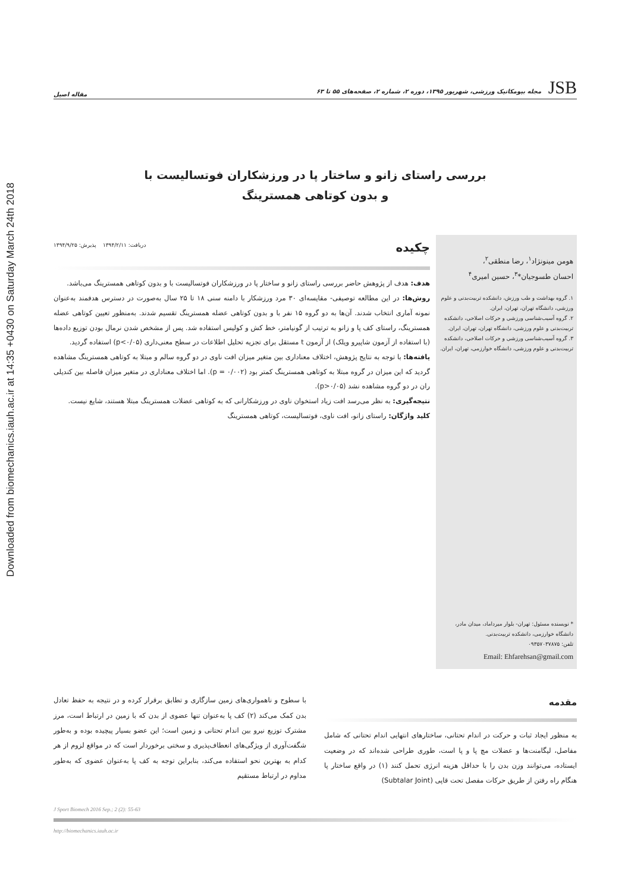Downloaded from biomechanics.iauh.ac.ir at 14:35 +0430 on Saturday March 24th 2018
JSB مجله بیومکانیک ورزشی، شهریور ۱۳۹۵، دوره ۲، شماره ۲، صفحه‌های ۵۵ تا ۶۳ مقاله اصیل
بررسی راستای زانو و ساختار پا در ورزشکاران فوتسالیست با
و بدون کوتاهی همسترینگ
هومن مینونژاد<sup>۱</sup>، رضا منطقی<sup>۲</sup>،
احسان طسوجیان*<sup>۳</sup>، حسین امیری<sup>۴</sup>
۱. گروه بهداشت و طب ورزش، دانشکده تربیت‌بدنی و علوم ورزشی، دانشگاه تهران، تهران، ایران.
۲. گروه آسیب‌شناسی ورزشی و حرکات اصلاحی، دانشکده تربیت‌بدنی و علوم ورزشی، دانشگاه تهران، تهران، ایران.
۳. گروه آسیب‌شناسی ورزشی و حرکات اصلاحی، دانشکده تربیت‌بدنی و علوم ورزشی، دانشگاه خوارزمی، تهران، ایران.
* نویسنده مسئول: تهران- بلوار میرداماد، میدان مادر، دانشگاه خوارزمی، دانشکده تربیت‌بدنی.
تلفن: ۰۹۳۵۷۰۳۷۸۷۵
Email: Ehfarehsan@gmail.com
چکیده
دریافت: ۱۳۹۴/۲/۱۱ پذیرش: ۱۳۹۴/۹/۲۵
هدف: هدف از پژوهش حاضر بررسی راستای زانو و ساختار پا در ورزشکاران فوتسالیست با و بدون کوتاهی همسترینگ می‌باشد.
روش‌ها: در این مطالعه توصیفی- مقایسه‌ای ۳۰ مرد ورزشکار با دامنه سنی ۱۸ تا ۲۵ سال به‌صورت در دسترس هدفمند به‌عنوان نمونه آماری انتخاب شدند. آن‌ها به دو گروه ۱۵ نفر با و بدون کوتاهی عضله همسترینگ تقسیم شدند. به‌منظور تعیین کوتاهی عضله همسترینگ، راستای کف پا و زانو به ترتیب از گونیامتر، خط کش و کولیس استفاده شد. پس از مشخص شدن نرمال بودن توزیع داده‌ها (با استفاده از آزمون شاپیرو ویلک) از آزمون t مستقل برای تجزیه تحلیل اطلاعات در سطح معنی‌داری (p<۰/۰۵) استفاده گردید.
یافته‌ها: با توجه به نتایج پژوهش، اختلاف معناداری بین متغیر میزان افت ناوی در دو گروه سالم و مبتلا به کوتاهی همسترینگ مشاهده گردید که این میزان در گروه مبتلا به کوتاهی همسترینگ کمتر بود (p = ۰/۰۰۲). اما اختلاف معناداری در متغیر میزان فاصله بین کندیلی ران در دو گروه مشاهده نشد (p>۰/۰۵).
نتیجه‌گیری: به نظر می‌رسد افت زیاد استخوان ناوی در ورزشکارانی که به کوتاهی عضلات همسترینگ مبتلا هستند، شایع نیست.
کلید واژگان: راستای زانو، افت ناوی، فوتسالیست، کوتاهی همسترینگ
مقدمه
به منظور ایجاد ثبات و حرکت در اندام تحتانی، ساختارهای انتهایی اندام تحتانی که شامل مفاصل، لیگامنت‌ها و عضلات مچ پا و پا است، طوری طراحی شده‌اند که در وضعیت ایستاده، می‌توانند وزن بدن را با حداقل هزینه انرژی تحمل کنند (۱) در واقع ساختار پا هنگام راه رفتن از طریق حرکات مفصل تحت قاپی (Subtalar Joint)
با سطوح و ناهمواری‌های زمین سازگاری و تطابق برقرار کرده و در نتیجه به حفظ تعادل بدن کمک می‌کند (۲) کف پا به‌عنوان تنها عضوی از بدن که با زمین در ارتباط است، مرز مشترک توزیع نیرو بین اندام تحتانی و زمین است؛ این عضو بسیار پیچیده بوده و به‌طور شگفت‌آوری از ویژگی‌های انعطاف‌پذیری و سختی برخوردار است که در مواقع لزوم از هر کدام به بهترین نحو استفاده می‌کند، بنابراین توجه به کف پا به‌عنوان عضوی که به‌طور مداوم در ارتباط مستقیم
J Sport Biomech 2016 Sep.; 2 (2): 55-63
http://biomechanics.iauh.ac.ir